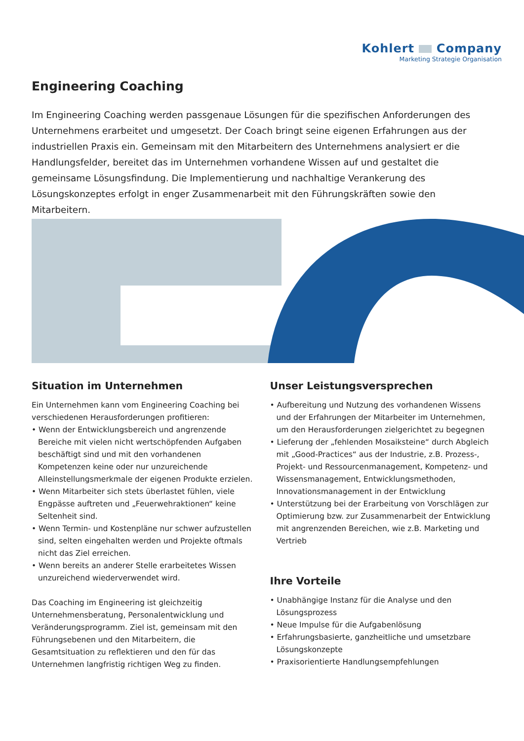Kohlert Company
Marketing Strategie Organisation
Engineering Coaching
Im Engineering Coaching werden passgenaue Lösungen für die spezifischen Anforderungen des Unternehmens erarbeitet und umgesetzt. Der Coach bringt seine eigenen Erfahrungen aus der industriellen Praxis ein. Gemeinsam mit den Mitarbeitern des Unternehmens analysiert er die Handlungsfelder, bereitet das im Unternehmen vorhandene Wissen auf und gestaltet die gemeinsame Lösungsfindung. Die Implementierung und nachhaltige Verankerung des Lösungskonzeptes erfolgt in enger Zusammenarbeit mit den Führungskräften sowie den Mitarbeitern.
Situation im Unternehmen
Ein Unternehmen kann vom Engineering Coaching bei verschiedenen Herausforderungen profitieren:
• Wenn der Entwicklungsbereich und angrenzende Bereiche mit vielen nicht wertschöpfenden Aufgaben beschäftigt sind und mit den vorhandenen Kompetenzen keine oder nur unzureichende Alleinstellungsmerkmale der eigenen Produkte erzielen.
• Wenn Mitarbeiter sich stets überlastet fühlen, viele Engpässe auftreten und „Feuerwehraktionen“ keine Seltenheit sind.
• Wenn Termin- und Kostenpläne nur schwer aufzustellen sind, selten eingehalten werden und Projekte oftmals nicht das Ziel erreichen.
• Wenn bereits an anderer Stelle erarbeitetes Wissen unzureichend wiederverwendet wird.
Das Coaching im Engineering ist gleichzeitig Unternehmensberatung, Personalentwicklung und Veränderungsprogramm. Ziel ist, gemeinsam mit den Führungsebenen und den Mitarbeitern, die Gesamtsituation zu reflektieren und den für das Unternehmen langfristig richtigen Weg zu finden.
Unser Leistungsversprechen
• Aufbereitung und Nutzung des vorhandenen Wissens und der Erfahrungen der Mitarbeiter im Unternehmen, um den Herausforderungen zielgerichtet zu begegnen
• Lieferung der „fehlenden Mosaiksteine“ durch Abgleich mit „Good-Practices“ aus der Industrie, z.B. Prozess-, Projekt- und Ressourcenmanagement, Kompetenz- und Wissensmanagement, Entwicklungsmethoden, Innovationsmanagement in der Entwicklung
• Unterstützung bei der Erarbeitung von Vorschlägen zur Optimierung bzw. zur Zusammenarbeit der Entwicklung mit angrenzenden Bereichen, wie z.B. Marketing und Vertrieb
Ihre Vorteile
• Unabhängige Instanz für die Analyse und den Lösungsprozess
• Neue Impulse für die Aufgabenlösung
• Erfahrungsbasierte, ganzheitliche und umsetzbare Lösungskonzepte
• Praxisorientierte Handlungsempfehlungen